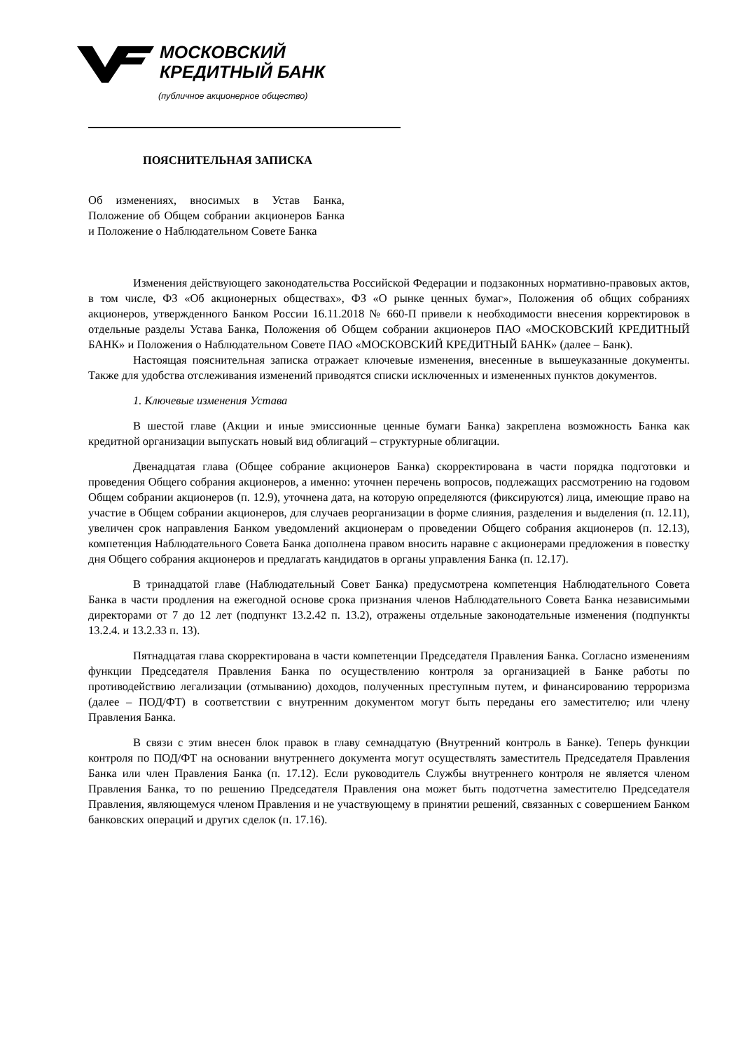МОСКОВСКИЙ
КРЕДИТНЫЙ БАНК
(публичное акционерное общество)
ПОЯСНИТЕЛЬНАЯ ЗАПИСКА
Об изменениях, вносимых в Устав Банка, Положение об Общем собрании акционеров Банка и Положение о Наблюдательном Совете Банка
Изменения действующего законодательства Российской Федерации и подзаконных нормативно-правовых актов, в том числе, ФЗ «Об акционерных обществах», ФЗ «О рынке ценных бумаг», Положения об общих собраниях акционеров, утвержденного Банком России 16.11.2018 № 660-П привели к необходимости внесения корректировок в отдельные разделы Устава Банка, Положения об Общем собрании акционеров ПАО «МОСКОВСКИЙ КРЕДИТНЫЙ БАНК» и Положения о Наблюдательном Совете ПАО «МОСКОВСКИЙ КРЕДИТНЫЙ БАНК» (далее – Банк).
Настоящая пояснительная записка отражает ключевые изменения, внесенные в вышеуказанные документы. Также для удобства отслеживания изменений приводятся списки исключенных и измененных пунктов документов.
1. Ключевые изменения Устава
В шестой главе (Акции и иные эмиссионные ценные бумаги Банка) закреплена возможность Банка как кредитной организации выпускать новый вид облигаций – структурные облигации.
Двенадцатая глава (Общее собрание акционеров Банка) скорректирована в части порядка подготовки и проведения Общего собрания акционеров, а именно: уточнен перечень вопросов, подлежащих рассмотрению на годовом Общем собрании акционеров (п. 12.9), уточнена дата, на которую определяются (фиксируются) лица, имеющие право на участие в Общем собрании акционеров, для случаев реорганизации в форме слияния, разделения и выделения (п. 12.11), увеличен срок направления Банком уведомлений акционерам о проведении Общего собрания акционеров (п. 12.13), компетенция Наблюдательного Совета Банка дополнена правом вносить наравне с акционерами предложения в повестку дня Общего собрания акционеров и предлагать кандидатов в органы управления Банка (п. 12.17).
В тринадцатой главе (Наблюдательный Совет Банка) предусмотрена компетенция Наблюдательного Совета Банка в части продления на ежегодной основе срока признания членов Наблюдательного Совета Банка независимыми директорами от 7 до 12 лет (подпункт 13.2.42 п. 13.2), отражены отдельные законодательные изменения (подпункты 13.2.4. и 13.2.33 п. 13).
Пятнадцатая глава скорректирована в части компетенции Председателя Правления Банка. Согласно изменениям функции Председателя Правления Банка по осуществлению контроля за организацией в Банке работы по противодействию легализации (отмыванию) доходов, полученных преступным путем, и финансированию терроризма (далее – ПОД/ФТ) в соответствии с внутренним документом могут быть переданы его заместителю, или члену Правления Банка.
В связи с этим внесен блок правок в главу семнадцатую (Внутренний контроль в Банке). Теперь функции контроля по ПОД/ФТ на основании внутреннего документа могут осуществлять заместитель Председателя Правления Банка или член Правления Банка (п. 17.12). Если руководитель Службы внутреннего контроля не является членом Правления Банка, то по решению Председателя Правления она может быть подотчетна заместителю Председателя Правления, являющемуся членом Правления и не участвующему в принятии решений, связанных с совершением Банком банковских операций и других сделок (п. 17.16).